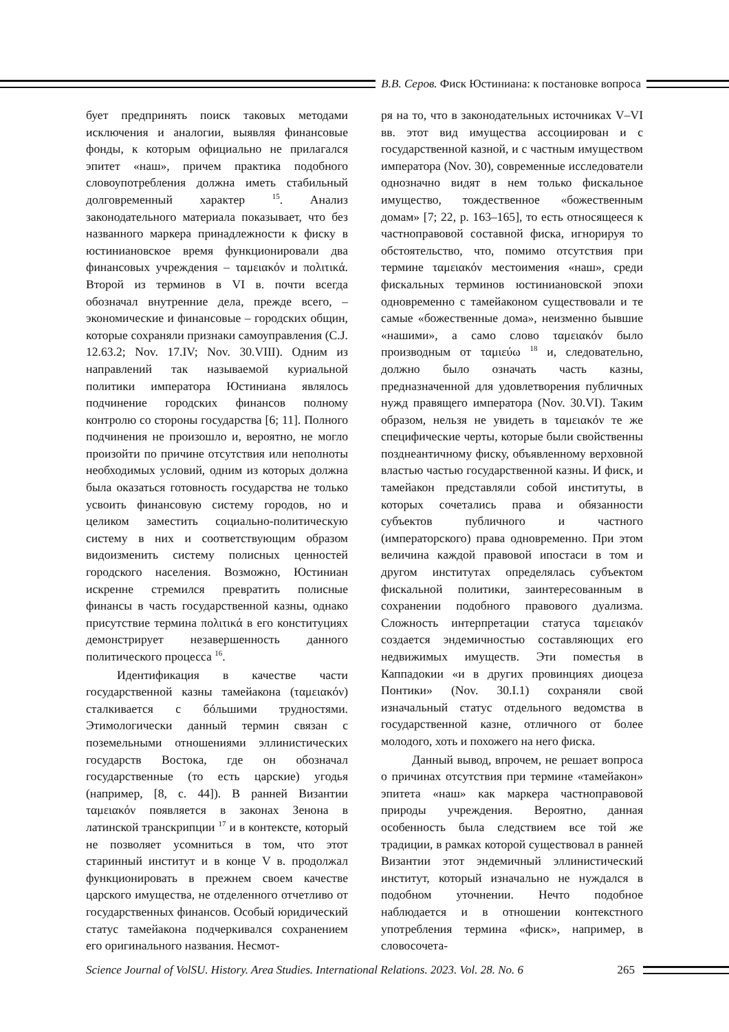В.В. Серов. Фиск Юстиниана: к постановке вопроса
бует предпринять поиск таковых методами исключения и аналогии, выявляя финансовые фонды, к которым официально не прилагался эпитет «наш», причем практика подобного словоупотребления должна иметь стабильный долговременный характер <sup>15</sup>. Анализ законодательного материала показывает, что без названного маркера принадлежности к фиску в юстиниановское время функционировали два финансовых учреждения – ταμειακόν и πολιτικά. Второй из терминов в VI в. почти всегда обозначал внутренние дела, прежде всего, – экономические и финансовые – городских общин, которые сохраняли признаки самоуправления (C.J. 12.63.2; Nov. 17.IV; Nov. 30.VIII). Одним из направлений так называемой куриальной политики императора Юстиниана являлось подчинение городских финансов полному контролю со стороны государства [6; 11]. Полного подчинения не произошло и, вероятно, не могло произойти по причине отсутствия или неполноты необходимых условий, одним из которых должна была оказаться готовность государства не только усвоить финансовую систему городов, но и целиком заместить социально-политическую систему в них и соответствующим образом видоизменить систему полисных ценностей городского населения. Возможно, Юстиниан искренне стремился превратить полисные финансы в часть государственной казны, однако присутствие термина πολιτικά в его конституциях демонстрирует незавершенность данного политического процесса <sup>16</sup>.
Идентификация в качестве части государственной казны тамейакона (ταμειακόν) сталкивается с бóльшими трудностями. Этимологически данный термин связан с поземельными отношениями эллинистических государств Востока, где он обозначал государственные (то есть царские) угодья (например, [8, с. 44]). В ранней Византии ταμειακόν появляется в законах Зенона в латинской транскрипции <sup>17</sup> и в контексте, который не позволяет усомниться в том, что этот старинный институт и в конце V в. продолжал функционировать в прежнем своем качестве царского имущества, не отделенного отчетливо от государственных финансов. Особый юридический статус тамейакона подчеркивался сохранением его оригинального названия. Несмот-
ря на то, что в законодательных источниках V–VI вв. этот вид имущества ассоциирован и с государственной казной, и с частным имуществом императора (Nov. 30), современные исследователи однозначно видят в нем только фискальное имущество, тождественное «божественным домам» [7; 22, p. 163–165], то есть относящееся к частноправовой составной фиска, игнорируя то обстоятельство, что, помимо отсутствия при термине ταμειακόν местоимения «наш», среди фискальных терминов юстиниановской эпохи одновременно с тамейаконом существовали и те самые «божественные дома», неизменно бывшие «нашими», а само слово ταμειακόν было производным от ταμιεύω <sup>18</sup> и, следовательно, должно было означать часть казны, предназначенной для удовлетворения публичных нужд правящего императора (Nov. 30.VI). Таким образом, нельзя не увидеть в ταμειακόν те же специфические черты, которые были свойственны позднеантичному фиску, объявленному верховной властью частью государственной казны. И фиск, и тамейакон представляли собой институты, в которых сочетались права и обязанности субъектов публичного и частного (императорского) права одновременно. При этом величина каждой правовой ипостаси в том и другом институтах определялась субъектом фискальной политики, заинтересованным в сохранении подобного правового дуализма. Сложность интерпретации статуса ταμειακόν создается эндемичностью составляющих его недвижимых имуществ. Эти поместья в Каппадокии «и в других провинциях диоцеза Понтики» (Nov. 30.I.1) сохраняли свой изначальный статус отдельного ведомства в государственной казне, отличного от более молодого, хоть и похожего на него фиска.
Данный вывод, впрочем, не решает вопроса о причинах отсутствия при термине «тамейакон» эпитета «наш» как маркера частноправовой природы учреждения. Вероятно, данная особенность была следствием все той же традиции, в рамках которой существовал в ранней Византии этот эндемичный эллинистический институт, который изначально не нуждался в подобном уточнении. Нечто подобное наблюдается и в отношении контекстного употребления термина «фиск», например, в словосочета-
Science Journal of VolSU. History. Area Studies. International Relations. 2023. Vol. 28. No. 6 265